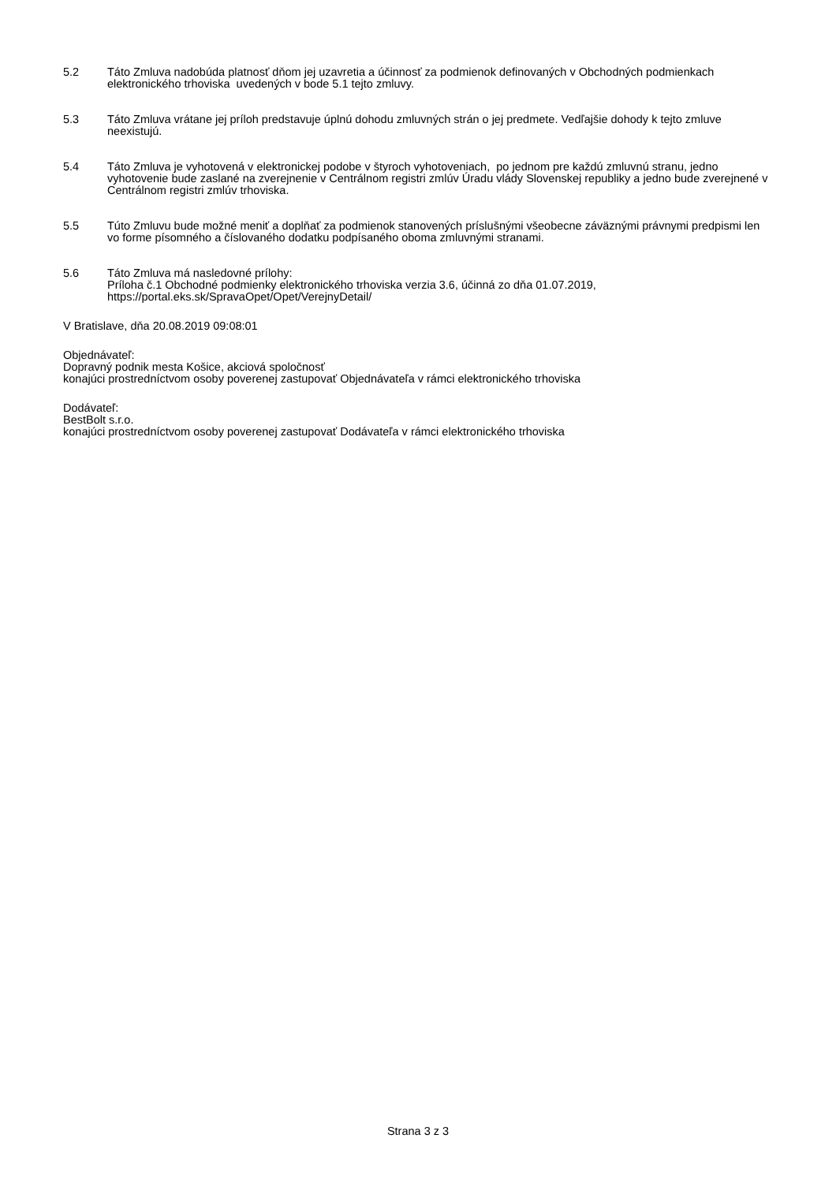5.2 Táto Zmluva nadobúda platnosť dňom jej uzavretia a účinnosť za podmienok definovaných v Obchodných podmienkach elektronického trhoviska uvedených v bode 5.1 tejto zmluvy.
5.3 Táto Zmluva vrátane jej príloh predstavuje úplnú dohodu zmluvných strán o jej predmete. Vedľajšie dohody k tejto zmluve neexistujú.
5.4 Táto Zmluva je vyhotovená v elektronickej podobe v štyroch vyhotoveniach, po jednom pre každú zmluvnú stranu, jedno vyhotovenie bude zaslané na zverejnenie v Centrálnom registri zmlúv Úradu vlády Slovenskej republiky a jedno bude zverejnené v Centrálnom registri zmlúv trhoviska.
5.5 Túto Zmluvu bude možné meniť a doplňať za podmienok stanovených príslušnými všeobecne záväznými právnymi predpismi len vo forme písomného a číslovaného dodatku podpísaného oboma zmluvnými stranami.
5.6 Táto Zmluva má nasledovné prílohy:
Príloha č.1 Obchodné podmienky elektronického trhoviska verzia 3.6, účinná zo dňa 01.07.2019, https://portal.eks.sk/SpravaOpet/Opet/VerejnyDetail/
V Bratislave, dňa 20.08.2019 09:08:01
Objednávateľ:
Dopravný podnik mesta Košice, akciová spoločnosť
konajúci prostredníctvom osoby poverenej zastupovať Objednávateľa v rámci elektronického trhoviska
Dodávateľ:
BestBolt s.r.o.
konajúci prostredníctvom osoby poverenej zastupovať Dodávateľa v rámci elektronického trhoviska
Strana 3 z 3